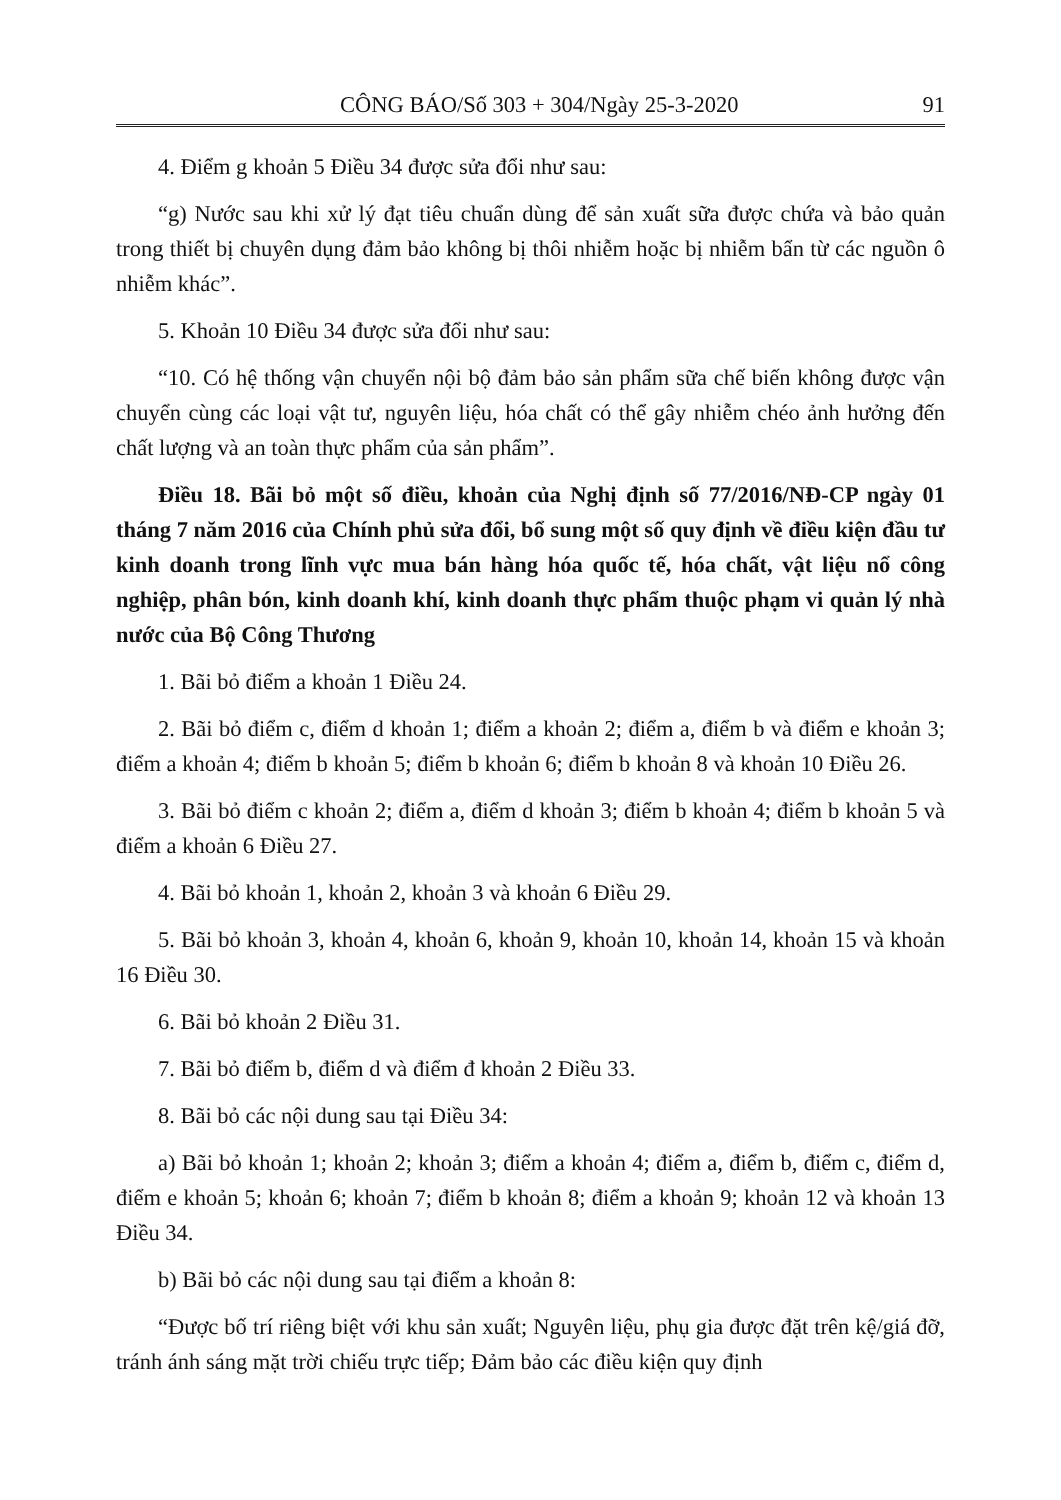CÔNG BÁO/Số 303 + 304/Ngày 25-3-2020 91
4. Điểm g khoản 5 Điều 34 được sửa đổi như sau:
“g) Nước sau khi xử lý đạt tiêu chuẩn dùng để sản xuất sữa được chứa và bảo quản trong thiết bị chuyên dụng đảm bảo không bị thôi nhiễm hoặc bị nhiễm bẩn từ các nguồn ô nhiễm khác”.
5. Khoản 10 Điều 34 được sửa đổi như sau:
“10. Có hệ thống vận chuyển nội bộ đảm bảo sản phẩm sữa chế biến không được vận chuyển cùng các loại vật tư, nguyên liệu, hóa chất có thể gây nhiễm chéo ảnh hưởng đến chất lượng và an toàn thực phẩm của sản phẩm”.
Điều 18. Bãi bỏ một số điều, khoản của Nghị định số 77/2016/NĐ-CP ngày 01 tháng 7 năm 2016 của Chính phủ sửa đổi, bổ sung một số quy định về điều kiện đầu tư kinh doanh trong lĩnh vực mua bán hàng hóa quốc tế, hóa chất, vật liệu nổ công nghiệp, phân bón, kinh doanh khí, kinh doanh thực phẩm thuộc phạm vi quản lý nhà nước của Bộ Công Thương
1. Bãi bỏ điểm a khoản 1 Điều 24.
2. Bãi bỏ điểm c, điểm d khoản 1; điểm a khoản 2; điểm a, điểm b và điểm e khoản 3; điểm a khoản 4; điểm b khoản 5; điểm b khoản 6; điểm b khoản 8 và khoản 10 Điều 26.
3. Bãi bỏ điểm c khoản 2; điểm a, điểm d khoản 3; điểm b khoản 4; điểm b khoản 5 và điểm a khoản 6 Điều 27.
4. Bãi bỏ khoản 1, khoản 2, khoản 3 và khoản 6 Điều 29.
5. Bãi bỏ khoản 3, khoản 4, khoản 6, khoản 9, khoản 10, khoản 14, khoản 15 và khoản 16 Điều 30.
6. Bãi bỏ khoản 2 Điều 31.
7. Bãi bỏ điểm b, điểm d và điểm đ khoản 2 Điều 33.
8. Bãi bỏ các nội dung sau tại Điều 34:
a) Bãi bỏ khoản 1; khoản 2; khoản 3; điểm a khoản 4; điểm a, điểm b, điểm c, điểm d, điểm e khoản 5; khoản 6; khoản 7; điểm b khoản 8; điểm a khoản 9; khoản 12 và khoản 13 Điều 34.
b) Bãi bỏ các nội dung sau tại điểm a khoản 8:
“Được bố trí riêng biệt với khu sản xuất; Nguyên liệu, phụ gia được đặt trên kệ/giá đỡ, tránh ánh sáng mặt trời chiếu trực tiếp; Đảm bảo các điều kiện quy định